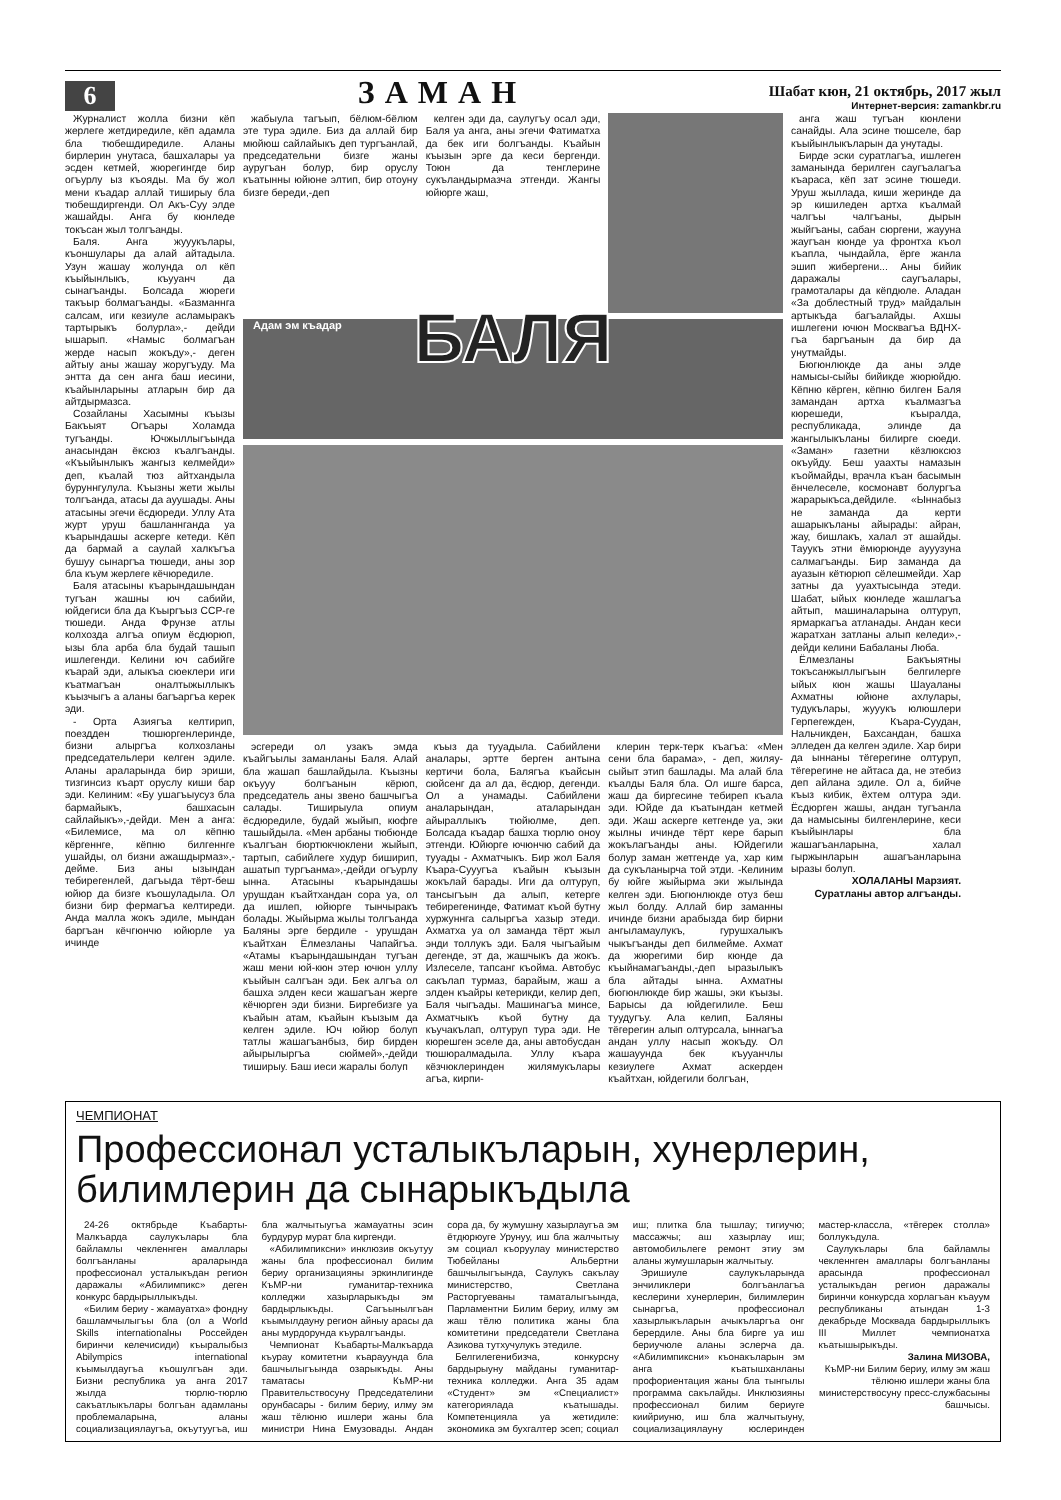6
ЗАМАН
Шабат кюн, 21 октябрь, 2017 жыл
Интернет-версия: zamankbr.ru
Журналист жолла бизни кёп жерлеге жетдиредиле, кёп адамла бла тюбешдиредиле. Аланы бирлерин унутаса, башхалары уа эсден кетмей, жюрегингде бир огъурлу ыз къояды. Ма бу жол мени къадар аллай тиширыу бла тюбешдиргенди. Ол Акъ-Суу элде жашайды. Анга бу кюнледе токъсан жыл толгъанды.
Баля. Анга жууукълары, къоншулары да алай айтадыла. Узун жашау жолунда ол кёп къыйынлыкъ, къууанч да сынагъанды. Болсада жюреги такъыр болмагъанды. «Базманнга салсам, иги кезиуле асламыракъ тартырыкъ болурла»,- дейди ышарып. «Намыс болмагъан жерде насып жокъду»,- деген айтыу аны жашау жоругъуду. Ма энтта да сен анга баш иесини, къайынларыны атларын бир да айтдырмазса.
Созайланы Хасымны къызы Бакъыят Огъары Холамда тугъанды. Ючжыллыгъында анасындан ёксюз къалгъанды. «Къыйынлыкъ жангыз келмейди» деп, къалай тюз айтхандыла буруннгулула. Къызны жети жылы толгъанда, атасы да ауушады. Аны атасыны эгечи ёсдюреди. Уллу Ата журт уруш башланнганда уа къарындашы аскерге кетеди. Кёп да бармай а саулай халкъгъа бушуу сынаргъа тюшеди, аны зор бла къум жерлеге кёчюредиле.
Баля атасыны къарындашындан тугъан жашны юч сабийи, юйдегиси бла да Къыргъыз ССР-ге тюшеди. Анда Фрунзе атлы колхозда алгъа опиум ёсдюрюп, ызы бла арба бла будай ташып ишлегенди. Келини юч сабийге къарай эди, алыкъа сюеклери иги къатмагъан оналтыжыллыкъ къызчыгъ а аланы багъаргъа керек эди.
- Орта Азиягъа келтирип, поездден тюшюргенлеринде, бизни алыргъа колхозланы председательлери келген эдиле. Аланы араларында бир эриши, тизгинсиз къарт оруслу киши бар эди. Келиним: «Бу ушагъыусуз бла бармайыкъ, башхасын сайлайыкъ»,-дейди. Мен а анга: «Билемисе, ма ол кёпню кёргеннге, кёпню билгеннге ушайды, ол бизни ажашдырмаз»,-дейме. Биз аны ызындан тебирегенлей, дагъыда тёрт-беш юйюр да бизге къошуладыла. Ол бизни бир фермагъа келтиреди. Анда малла жокъ эдиле, мындан баргъан кёчгюнчю юйюрле уа ичинде
жабыула тагъып, бёлюм-бёлюм эте тура эдиле. Биз да аллай бир мюйюш сайлайыкъ деп тургъанлай, председательни бизге жаны ауругъан болур, бир оруслу къатынны юйюне элтип, бир отоуну бизге береди,-деп
келген эди да, саулугъу осал эди, Баля уа анга, аны эгечи Фатиматха да бек иги болгъанды. Къайын къызын эрге да кеси бергенди. Тоюн да тенглерине сукъландырмазча этгенди. Жангы юйюрге жаш,
Адам эм къадар
БАЛЯ
эсгереди ол узакъ эмда къайгъылы заманланы Баля. Алай бла жашап башлайдыла. Къызны окъууу болгъанын кёрюп, председатель аны звено башчыгъа салады. Тиширыула опиум ёсдюредиле, будай жыйып, кюфге ташыйдыла. «Мен арбаны тюбюнде къалгъан бюртюкчюклени жыйып, тартып, сабийлеге худур биширип, ашатып тургъанма»,-дейди огъурлу ынна. Атасыны къарындашы урушдан къайтхандан сора уа, ол да ишлеп, юйюрге тынчыракъ болады. Жыйырма жылы толгъанда Баляны эрге бердиле - урушдан къайтхан Ёлмезланы Чапайгъа. «Атамы къарындашындан тугъан жаш мени юй-кюн этер ючюн уллу къыйын салгъан эди. Бек алгъа ол башха элден кеси жашагъан жерге кёчюрген эди бизни. Биргебизге уа къайын атам, къайын къызым да келген эдиле. Юч юйюр болуп татлы жашагъанбыз, бир бирден айырылыргъа сюймей»,-дейди тиширыу. Баш иеси жаралы болуп
къыз да тууадыла. Сабийлени аналары, эртте берген антына кертичи бола, Балягъа къайсын сюйсенг да ал да, ёсдюр, дегенди. Ол а унамады. Сабийлени аналарындан, аталарындан айыраллыкъ тюйюлме, деп. Болсада къадар башха тюрлю оноу этгенди. Юйюрге ючюнчю сабий да тууады - Ахматчыкъ. Бир жол Баля Къара-Сууугъа къайын къызын жокълай барады. Иги да олтуруп, тансыгъын да алып, кетерге тебирегенинде, Фатимат къой бутну хуржуннга салыргъа хазыр этеди. Ахматха уа ол заманда тёрт жыл энди толлукъ эди. Баля чыгъайым дегенде, эт да, жашчыкъ да жокъ. Излеселе, тапсанг къойма. Автобус сакълап турмаз, барайым, жаш а элден къайры кетерикди, келир деп, Баля чыгъады. Машинагъа минсе, Ахматчыкъ къой бутну да къучакълап, олтуруп тура эди. Не кюрешген эселе да, аны автобусдан тюшюралмадыла. Уллу къара кёзчюклеринден жилямукълары агъа, кирпи-
клерин терк-терк къагъа: «Мен сени бла барама», - деп, жиляу-сыйыт этип башлады. Ма алай бла къалды Баля бла. Ол ишге барса, жаш да биргесине тебиреп къала эди. Юйде да къатындан кетмей эди. Жаш аскерге кетгенде уа, эки жылны ичинде тёрт кере барып жокълагъанды аны. Юйдегили болур заман жетгенде уа, хар ким да сукъланырча той этди. -Келиним бу юйге жыйырма эки жылында келген эди. Бюгюнлюкде отуз беш жыл болду. Аллай бир заманны ичинде бизни арабызда бир бирни ангыламаулукъ, гурушхалыкъ чыкъгъанды деп билмейме. Ахмат да жюрегими бир кюнде да къыйнамагъанды,-деп ыразылыкъ бла айтады ынна. Ахматны бюгюнлюкде бир жашы, эки къызы. Барысы да юйдегилиле. Беш туудугъу. Ала келип, Баляны тёгерегин алып олтурсала, ыннагъа андан уллу насып жокъду. Ол жашауунда бек къууанчлы кезиулеге Ахмат аскерден къайтхан, юйдегили болгъан,
анга жаш тугъан кюнлени санайды. Ала эсине тюшселе, бар къыйынлыкъларын да унутады.
Бирде эски суратлагъа, ишлеген заманында берилген саугъалагъа къараса, кёп зат эсине тюшеди. Уруш жыллада, киши жеринде да эр кишиледен артха къалмай чалгъы чалгъаны, дырын жыйгъаны, сабан сюргени, жаууна жаугъан кюнде уа фронтха къол къапла, чындайла, ёрге жанла эшип жибергени... Аны бийик даражалы саугъалары, грамоталары да кёпдюле. Аладан «За доблестный труд» майдалын артыкъда багъалайды. Ахшы ишлегени ючюн Москвагъа ВДНХ-гъа баргъанын да бир да унутмайды.
Бюгюнлюкде да аны элде намысы-сыйы бийикде жюрюйдю. Кёпню кёрген, кёпню билген Баля замандан артха къалмазгъа кюрешеди, къыралда, республикада, элинде да жангылыкъланы билирге сюеди. «Заман» газетни кёзлюксюз окъуйду. Беш уаахты намазын къоймайды, врачла къан басымын ёнчелеселе, космонавт болургъа жарарыкъса,дейдиле. «Ыннабыз не заманда да керти ашарыкъланы айырады: айран, жау, бишлакъ, халал эт ашайды. Тауукъ этни ёмюрюнде аууузуна салмагъанды. Бир заманда да ауазын кётюрюп сёлешмейди. Хар затны да ууахтысында этеди. Шабат, ыйых кюнледе жашлагъа айтып, машиналарына олтуруп, ярмаркагъа атланады. Андан кеси жаратхан затланы алып келеди»,- дейди келини Бабаланы Люба.
Ёлмезланы Бакъыятны токъсанжыллыгъын белгилерге ыйых кюн жашы Шауаланы Ахматны юйюне ахлулары, тудукълары, жууукъ юлюшлери Герпегежден, Къара-Суудан, Нальчикден, Бахсандан, башха элледен да келген эдиле. Хар бири да ыннаны тёгерегине олтуруп, тёгерегине не айтаса да, не этебиз деп айлана эдиле. Ол а, бийче къыз кибик, ёхтем олтура эди. Ёсдюрген жашы, андан тугъанла да намысыны билгенлерине, кеси къыйынлары бла жашагъанларына, халал гыржынларын ашагъанларына ыразы болуп.
ХОЛАЛАНЫ Марзият.
Суратланы автор алгъанды.
ЧЕМПИОНАТ
Профессионал усталыкъларын, хунерлерин, билимлерин да сынарыкъдыла
24-26 октябрьде Къабарты-Малкъарда саулукълары бла байламлы чекленнген амаллары болгъанланы араларында профессионал усталыкъдан регион даражалы «Абилимпикс» деген конкурс бардырыллыкъды.
«Билим бериу - жамауатха» фондну башламчылыгъы бла (ол а World Skills internationalны Россейден биринчи келечисиди) къыралыбыз Abilympics international къымылдаугъа къошулгъан эди. Бизни республика уа анга 2017 жылда тюрлю-тюрлю сакъатлыкълары болгъан адамланы проблемаларына, аланы социализациялаугъа, окъутуугъа, иш бла жалчытыугъа жамауатны эсин бурдурур мурат бла киргенди.
«Абилимпиксни» инклюзив окъутуу жаны бла профессионал билим бериу организацияны эркинлигинде КъМР-ни гуманитар-техника колледжи хазырларыкъды эм бардырлыкъды. Сагъынылгъан къымылдауну регион айныу арасы да аны мурдорунда къуралгъанды.
Чемпионат Къабарты-Малкъарда къурау комитетни къарауунда бла башчылыгъында озарыкъды. Аны таматасы КъМР-ни Правительствосуну Председателини орунбасары - билим бериу, илму эм жаш тёлюню ишлери жаны бла министри Нина Емузовады. Андан сора да, бу жумушну хазырлаугъа эм ётдюрюуге Урунуу, иш бла жалчытыу эм социал къоруулау министерство Тюбейланы Альбертни башчылыгъында, Саулукъ сакълау министерство, Светлана Расторгуеваны таматалыгъында, Парламентни Билим бериу, илму эм жаш тёлю политика жаны бла комитетини председатели Светлана Азикова тутхучулукъ этедиле.
Белгилегенибизча, конкурсну бардырыуну майданы гуманитар-техника колледжи. Анга 35 адам «Студент» эм «Специалист» категориялада къатышады. Компетенцияла уа жетидиле: экономика эм бухгалтер эсеп; социал иш; плитка бла тышлау; тигиучю; массажчы; аш хазырлау иш; автомобильлеге ремонт этиу эм аланы жумушларын жалчытыу.
Эришиуле саулукъларында энчиликлери болгъанлагъа кеслерини хунерлерин, билимлерин сынаргъа, профессионал хазырлыкъларын ачыкъларгъа онг берердиле. Аны бла бирге уа иш бериучюле аланы эслерча да. «Абилимпиксни» къонакъларын эм анга къатышханланы профориентация жаны бла тынгылы программа сакълайды. Инклюзияны профессионал билим бериуге киийриуню, иш бла жалчытыуну, социализациялауну юслеринден мастер-классла, «тёгерек столла» боллукъдула.
Саулукълары бла байламлы чекленнген амаллары болгъанланы арасында профессионал усталыкъдан регион даражалы биринчи конкурсда хорлагъан къауум республиканы атындан 1-3 декабрьде Москвада бардырыллыкъ III Миллет чемпионатха къатышырыкъды.
Залина МИЗОВА,
КъМР-ни Билим бериу, илму эм жаш тёлюню ишлери жаны бла министерствосуну пресс-службасыны башчысы.